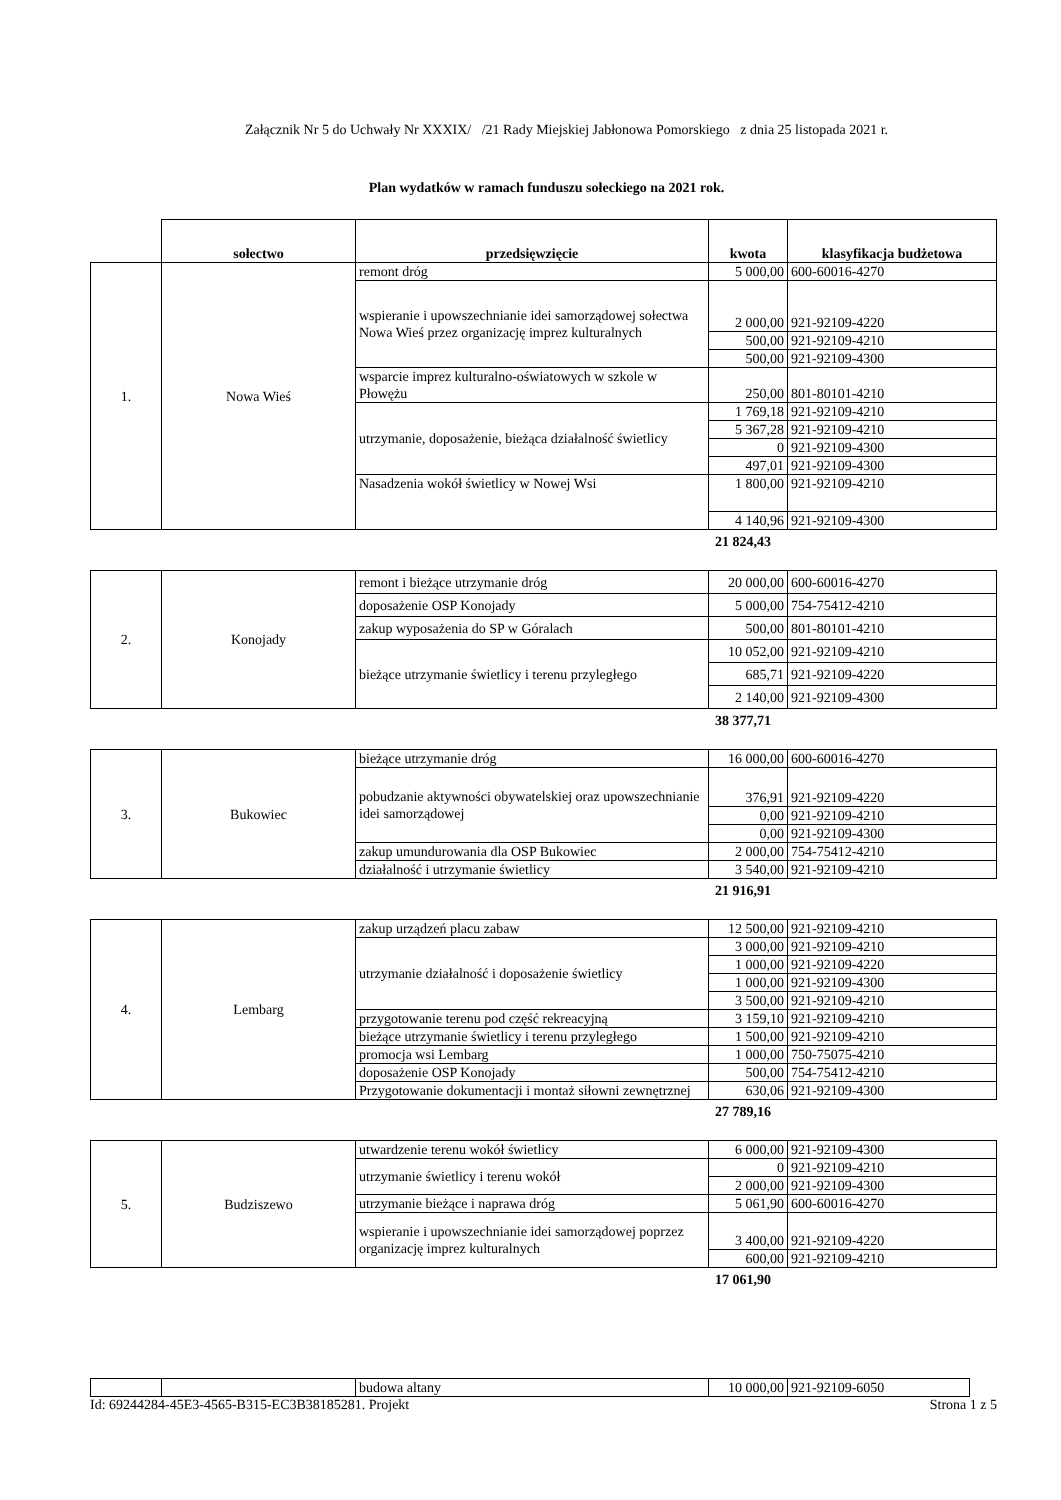Załącznik Nr 5 do Uchwały Nr XXXIX/ /21 Rady Miejskiej Jabłonowa Pomorskiego z dnia 25 listopada 2021 r.
Plan wydatków w ramach funduszu sołeckiego na 2021 rok.
| | sołectwo | przedsięwzięcie | kwota | klasyfikacja budżetowa |
| --- | --- | --- | --- | --- |
| 1. | Nowa Wieś | remont dróg | 5 000,00 | 600-60016-4270 |
| | | wspieranie i upowszechnianie idei samorządowej sołectwa Nowa Wieś przez organizację imprez kulturalnych | 2 000,00 | 921-92109-4220 |
| | | | 500,00 | 921-92109-4210 |
| | | | 500,00 | 921-92109-4300 |
| | | wsparcie imprez kulturalno-oświatowych w szkole w Płowężu | 250,00 | 801-80101-4210 |
| | | utrzymanie, doposażenie, bieżąca działalność świetlicy | 1 769,18 | 921-92109-4210 |
| | | | 5 367,28 | 921-92109-4210 |
| | | | 0 | 921-92109-4300 |
| | | | 497,01 | 921-92109-4300 |
| | | Nasadzenia wokół świetlicy w Nowej Wsi | 1 800,00 | 921-92109-4210 |
| | | | 4 140,96 | 921-92109-4300 |
21 824,43
| 2. | Konojady | remont i bieżące utrzymanie dróg | 20 000,00 | 600-60016-4270 |
| | | doposażenie OSP Konojady | 5 000,00 | 754-75412-4210 |
| | | zakup wyposażenia do SP w Góralach | 500,00 | 801-80101-4210 |
| | | bieżące utrzymanie świetlicy i terenu przyległego | 10 052,00 | 921-92109-4210 |
| | | | 685,71 | 921-92109-4220 |
| | | | 2 140,00 | 921-92109-4300 |
38 377,71
| 3. | Bukowiec | bieżące utrzymanie dróg | 16 000,00 | 600-60016-4270 |
| | | pobudzanie aktywności obywatelskiej oraz upowszechnianie idei samorządowej | 376,91 | 921-92109-4220 |
| | | | 0,00 | 921-92109-4210 |
| | | | 0,00 | 921-92109-4300 |
| | | zakup umundurowania dla OSP Bukowiec | 2 000,00 | 754-75412-4210 |
| | | działalność i utrzymanie świetlicy | 3 540,00 | 921-92109-4210 |
21 916,91
| 4. | Lembarg | zakup urządzeń placu zabaw | 12 500,00 | 921-92109-4210 |
| | | utrzymanie działalność i doposażenie świetlicy | 3 000,00 | 921-92109-4210 |
| | | | 1 000,00 | 921-92109-4220 |
| | | | 1 000,00 | 921-92109-4300 |
| | | | 3 500,00 | 921-92109-4210 |
| | | przygotowanie terenu pod część rekreacyjną | 3 159,10 | 921-92109-4210 |
| | | bieżące utrzymanie świetlicy i terenu przyległego | 1 500,00 | 921-92109-4210 |
| | | promocja wsi Lembarg | 1 000,00 | 750-75075-4210 |
| | | doposażenie OSP Konojady | 500,00 | 754-75412-4210 |
| | | Przygotowanie dokumentacji i montaż siłowni zewnętrznej | 630,06 | 921-92109-4300 |
27 789,16
| 5. | Budziszewo | utwardzenie terenu wokół świetlicy | 6 000,00 | 921-92109-4300 |
| | | utrzymanie świetlicy i terenu wokół | 0 | 921-92109-4210 |
| | | | 2 000,00 | 921-92109-4300 |
| | | utrzymanie bieżące i naprawa dróg | 5 061,90 | 600-60016-4270 |
| | | wspieranie i upowszechnianie idei samorządowej poprzez organizację imprez kulturalnych | 3 400,00 | 921-92109-4220 |
| | | | 600,00 | 921-92109-4210 |
17 061,90
| | | budowa altany | 10 000,00 | 921-92109-6050 |
Id: 69244284-45E3-4565-B315-EC3B38185281. Projekt Strona 1 z 5